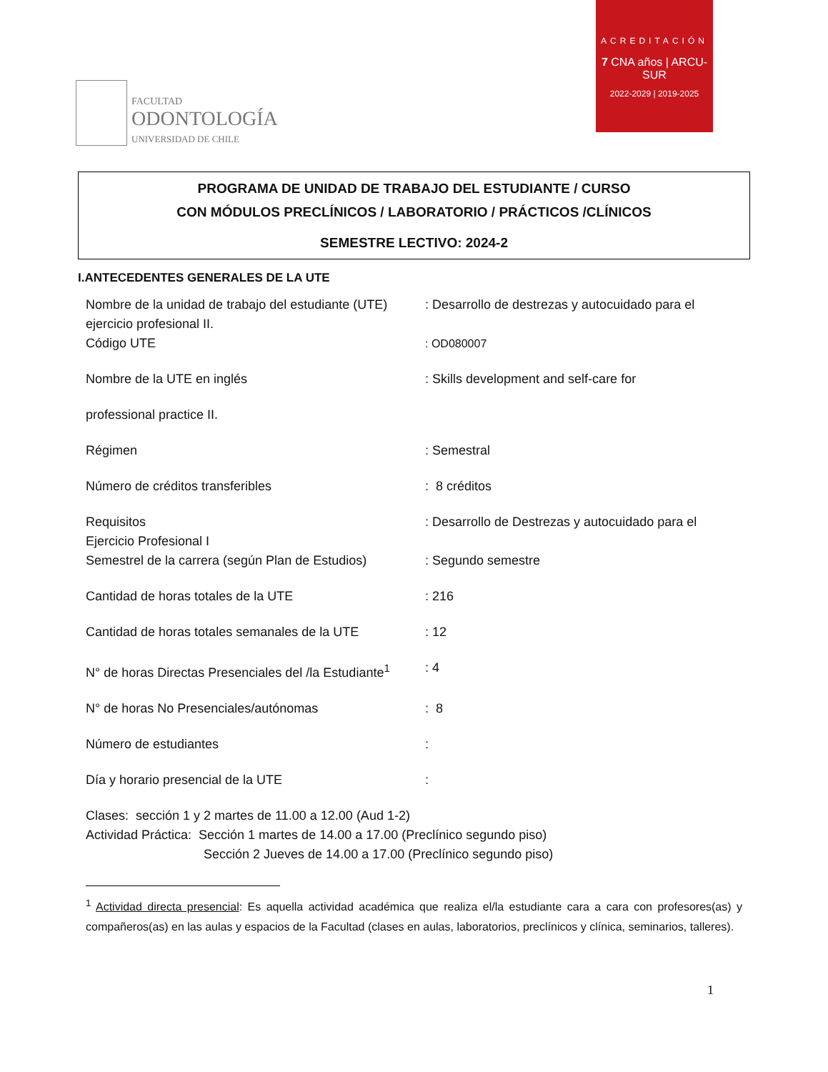FACULTAD
ODONTOLOGÍA
UNIVERSIDAD DE CHILE
ACREDITACIÓN
7 CNA años | ARCU-SUR
2022-2029 | 2019-2025
PROGRAMA DE UNIDAD DE TRABAJO DEL ESTUDIANTE / CURSO
CON MÓDULOS PRECLÍNICOS / LABORATORIO / PRÁCTICOS /CLÍNICOS
SEMESTRE LECTIVO: 2024-2
I.ANTECEDENTES GENERALES DE LA UTE
Nombre de la unidad de trabajo del estudiante (UTE)
: Desarrollo de destrezas y autocuidado para el
ejercicio profesional II.
Código UTE : OD080007
Nombre de la UTE en inglés : Skills development and self-care for
professional practice II.
Régimen : Semestral
Número de créditos transferibles : 8 créditos
Requisitos : Desarrollo de Destrezas y autocuidado para el
Ejercicio Profesional I
Semestrel de la carrera (según Plan de Estudios)
: Segundo semestre
Cantidad de horas totales de la UTE : 216
Cantidad de horas totales semanales de la UTE
: 12
N° de horas Directas Presenciales del /la Estudiante<sup>1</sup>
: 4
N° de horas No Presenciales/autónomas : 8
Número de estudiantes :
Día y horario presencial de la UTE :
Clases: sección 1 y 2 martes de 11.00 a 12.00 (Aud 1-2)
Actividad Práctica: Sección 1 martes de 14.00 a 17.00 (Preclínico segundo piso)
Sección 2 Jueves de 14.00 a 17.00 (Preclínico segundo piso)
<sup>1</sup> Actividad directa presencial: Es aquella actividad académica que realiza el/la estudiante cara a cara con profesores(as) y compañeros(as) en las aulas y espacios de la Facultad (clases en aulas, laboratorios, preclínicos y clínica, seminarios, talleres).
1